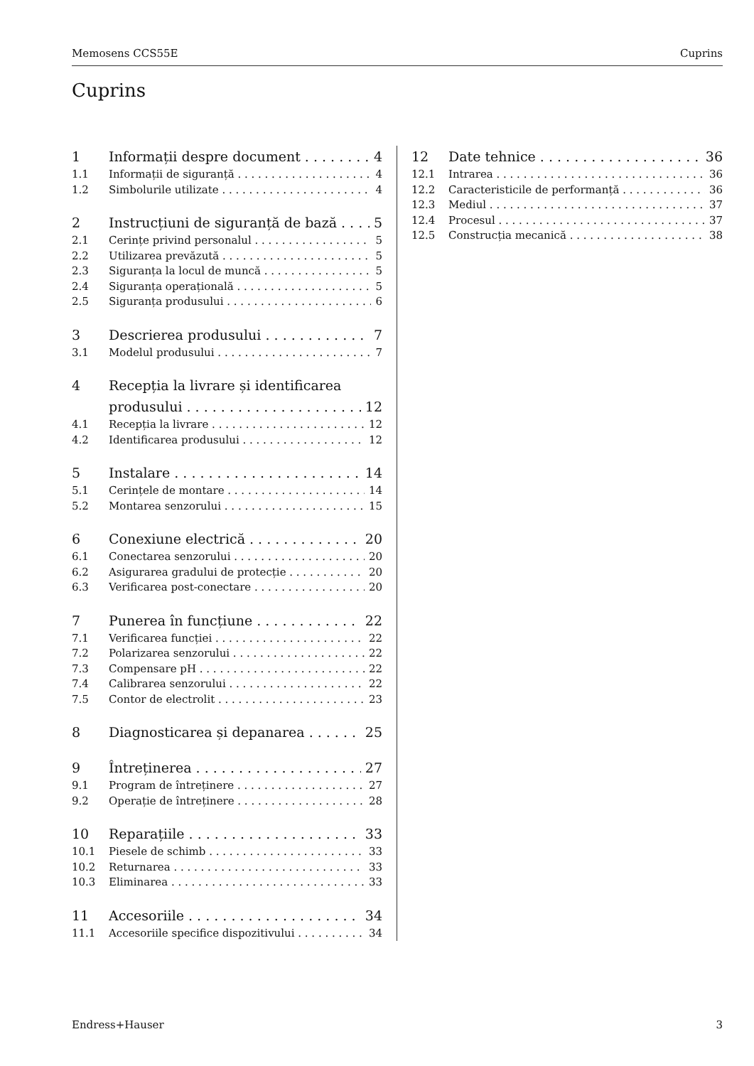Memosens CCS55E Cuprins
Cuprins
1 Informații despre document 4
1.1 Informații de siguranță 4
1.2 Simbolurile utilizate 4
2 Instrucțiuni de siguranță de bază 5
2.1 Cerințe privind personalul 5
2.2 Utilizarea prevăzută 5
2.3 Siguranța la locul de muncă 5
2.4 Siguranța operațională 5
2.5 Siguranța produsului 6
3 Descrierea produsului 7
3.1 Modelul produsului 7
4 Recepția la livrare și identificarea
produsului 12
4.1 Recepția la livrare 12
4.2 Identificarea produsului 12
5 Instalare 14
5.1 Cerințele de montare 14
5.2 Montarea senzorului 15
6 Conexiune electrică 20
6.1 Conectarea senzorului 20
6.2 Asigurarea gradului de protecție 20
6.3 Verificarea post-conectare 20
7 Punerea în funcțiune 22
7.1 Verificarea funcției 22
7.2 Polarizarea senzorului 22
7.3 Compensare pH 22
7.4 Calibrarea senzorului 22
7.5 Contor de electrolit 23
8 Diagnosticarea și depanarea 25
9 Întreținerea 27
9.1 Program de întreținere 27
9.2 Operație de întreținere 28
10 Reparațiile 33
10.1 Piesele de schimb 33
10.2 Returnarea 33
10.3 Eliminarea 33
11 Accesoriile 34
11.1 Accesoriile specifice dispozitivului 34
12 Date tehnice 36
12.1 Intrarea 36
12.2 Caracteristicile de performanță 36
12.3 Mediul 37
12.4 Procesul 37
12.5 Construcția mecanică 38
Endress+Hauser 3